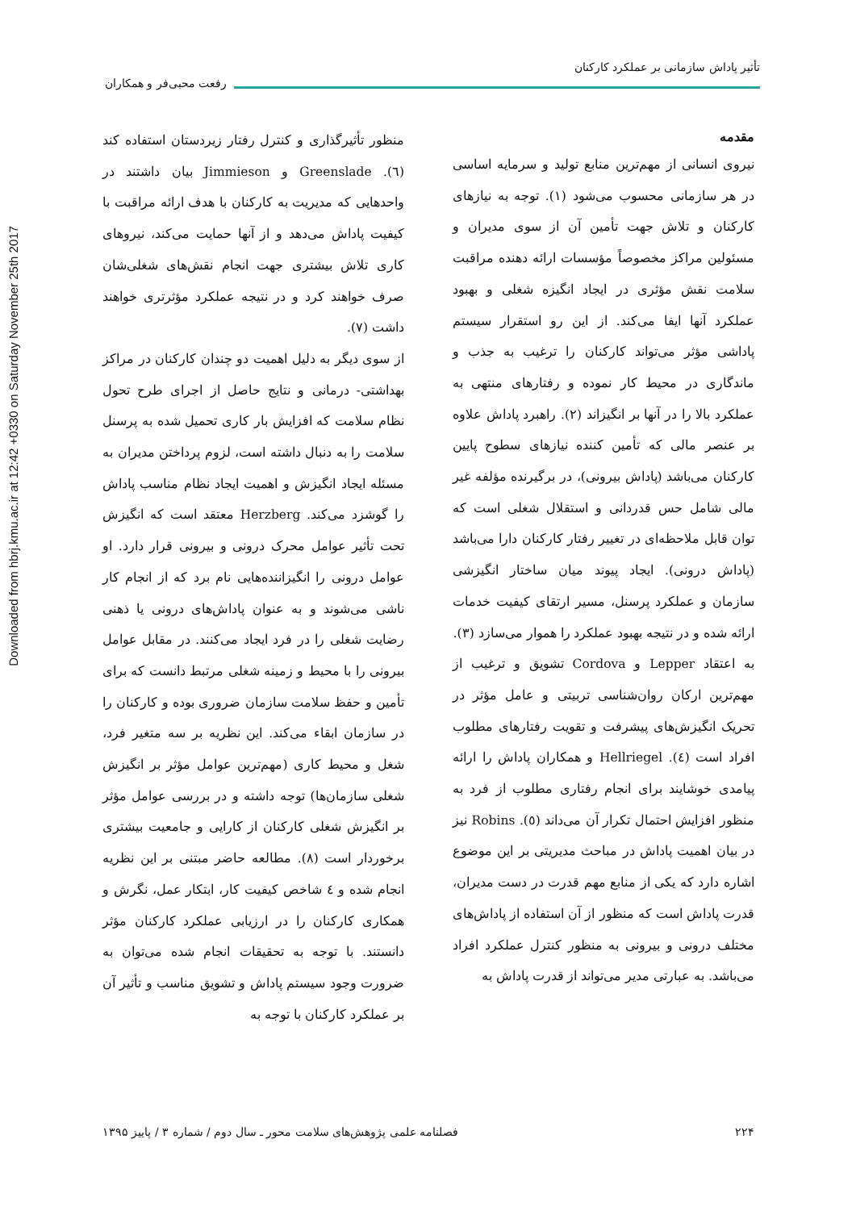Downloaded from hbrj.kmu.ac.ir at 12:42 +0330 on Saturday November 25th 2017
تأثیر پاداش سازمانی بر عملکرد کارکنان
رفعت محبی‌فر و همکاران
مقدمه
نیروی انسانی از مهم‌ترین منابع تولید و سرمایه اساسی در هر سازمانی محسوب می‌شود (۱). توجه به نیازهای کارکنان و تلاش جهت تأمین آن از سوی مدیران و مسئولین مراکز مخصوصاً مؤسسات ارائه دهنده مراقبت سلامت نقش مؤثری در ایجاد انگیزه شغلی و بهبود عملکرد آنها ایفا می‌کند. از این رو استقرار سیستم پاداشی مؤثر می‌تواند کارکنان را ترغیب به جذب و ماندگاری در محیط کار نموده و رفتارهای منتهی به عملکرد بالا را در آنها بر انگیزاند (۲). راهبرد پاداش علاوه بر عنصر مالی که تأمین کننده نیازهای سطوح پایین کارکنان می‌باشد (پاداش بیرونی)، در برگیرنده مؤلفه غیر مالی شامل حس قدردانی و استقلال شغلی است که توان قابل ملاحظه‌ای در تغییر رفتار کارکنان دارا می‌باشد (پاداش درونی). ایجاد پیوند میان ساختار انگیزشی سازمان و عملکرد پرسنل، مسیر ارتقای کیفیت خدمات ارائه شده و در نتیجه بهبود عملکرد را هموار می‌سازد (۳).
به اعتقاد Lepper و Cordova تشویق و ترغیب از مهم‌ترین ارکان روان‌شناسی تربیتی و عامل مؤثر در تحریک انگیزش‌های پیشرفت و تقویت رفتارهای مطلوب افراد است (٤). Hellriegel و همکاران پاداش را ارائه پیامدی خوشایند برای انجام رفتاری مطلوب از فرد به منظور افزایش احتمال تکرار آن می‌داند (٥). Robins نیز در بیان اهمیت پاداش در مباحث مدیریتی بر این موضوع اشاره دارد که یکی از منابع مهم قدرت در دست مدیران، قدرت پاداش است که منظور از آن استفاده از پاداش‌های مختلف درونی و بیرونی به منظور کنترل عملکرد افراد می‌باشد. به عبارتی مدیر می‌تواند از قدرت پاداش به
منظور تأثیرگذاری و کنترل رفتار زیردستان استفاده کند (٦). Greenslade و Jimmieson بیان داشتند در واحدهایی که مدیریت به کارکنان با هدف ارائه مراقبت با کیفیت پاداش می‌دهد و از آنها حمایت می‌کند، نیروهای کاری تلاش بیشتری جهت انجام نقش‌های شغلی‌شان صرف خواهند کرد و در نتیجه عملکرد مؤثرتری خواهند داشت (٧).
از سوی دیگر به دلیل اهمیت دو چندان کارکنان در مراکز بهداشتی- درمانی و نتایج حاصل از اجرای طرح تحول نظام سلامت که افزایش بار کاری تحمیل شده به پرسنل سلامت را به دنبال داشته است، لزوم پرداختن مدیران به مسئله ایجاد انگیزش و اهمیت ایجاد نظام مناسب پاداش را گوشزد می‌کند. Herzberg معتقد است که انگیزش تحت تأثیر عوامل محرک درونی و بیرونی قرار دارد. او عوامل درونی را انگیزاننده‌هایی نام برد که از انجام کار ناشی می‌شوند و به عنوان پاداش‌های درونی یا ذهنی رضایت شغلی را در فرد ایجاد می‌کنند. در مقابل عوامل بیرونی را با محیط و زمینه شغلی مرتبط دانست که برای تأمین و حفظ سلامت سازمان ضروری بوده و کارکنان را در سازمان ابقاء می‌کند. این نظریه بر سه متغیر فرد، شغل و محیط کاری (مهم‌ترین عوامل مؤثر بر انگیزش شغلی سازمان‌ها) توجه داشته و در بررسی عوامل مؤثر بر انگیزش شغلی کارکنان از کارایی و جامعیت بیشتری برخوردار است (٨). مطالعه حاضر مبتنی بر این نظریه انجام شده و ٤ شاخص کیفیت کار، ابتکار عمل، نگرش و همکاری کارکنان را در ارزیابی عملکرد کارکنان مؤثر دانستند. با توجه به تحقیقات انجام شده می‌توان به ضرورت وجود سیستم پاداش و تشویق مناسب و تأثیر آن بر عملکرد کارکنان با توجه به
۲۲۴ فصلنامه علمی پژوهش‌های سلامت محور ـ سال دوم / شماره ۳ / پاییز ۱۳۹۵